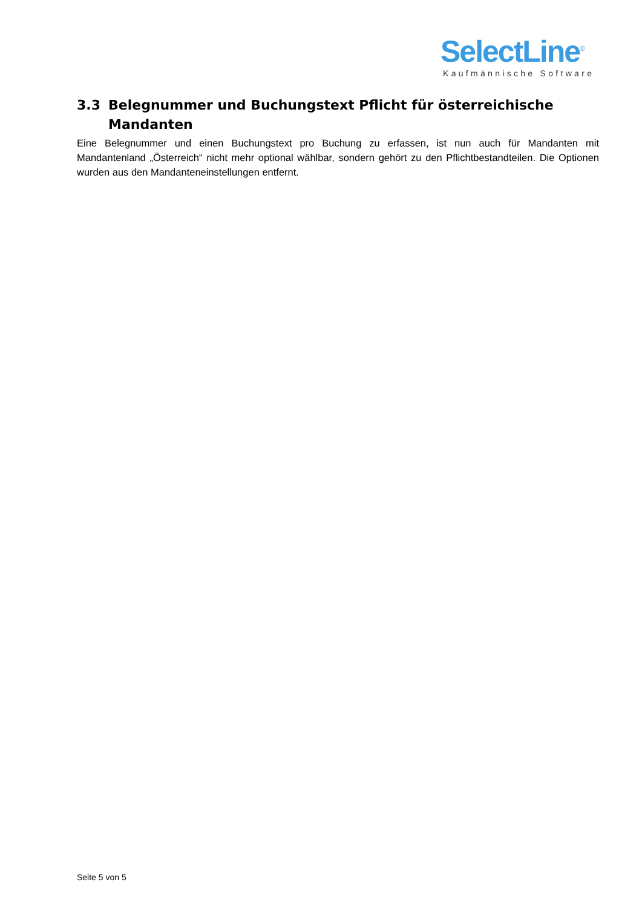SelectLine<sup>®</sup>
Kaufmännische Software
3.3 Belegnummer und Buchungstext Pflicht für österreichische Mandanten
Eine Belegnummer und einen Buchungstext pro Buchung zu erfassen, ist nun auch für Mandanten mit Mandantenland „Österreich“ nicht mehr optional wählbar, sondern gehört zu den Pflichtbestandteilen. Die Optionen wurden aus den Mandanteneinstellungen entfernt.
Seite 5 von 5